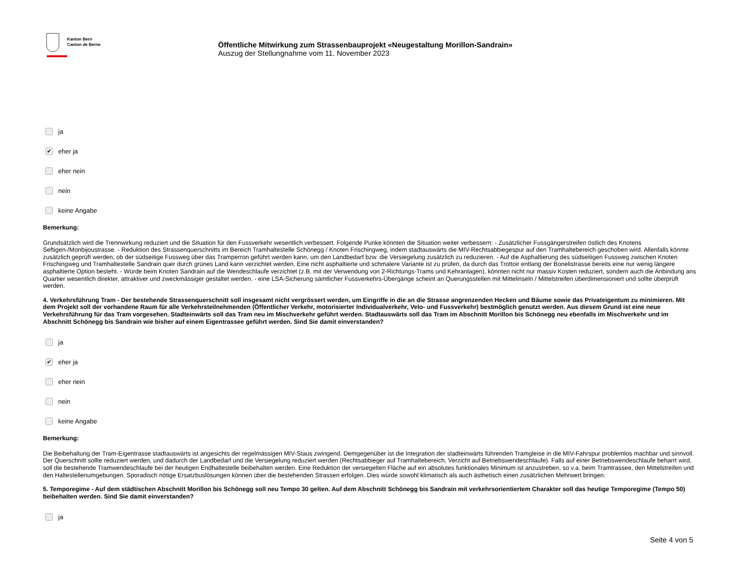Kanton Bern
Canton de Berne
Öffentliche Mitwirkung zum Strassenbauprojekt «Neugestaltung Morillon-Sandrain»
Auszug der Stellungnahme vom 11. November 2023
ja
✔ eher ja
eher nein
nein
keine Angabe
Bemerkung:
Grundsätzlich wird die Trennwirkung reduziert und die Situation für den Fussverkehr wesentlich verbessert. Folgende Punke könnten die Situation weiter verbessern: - Zusätzlicher Fussgängerstreifen östlich des Knotens Seftigen-/Monbijoustrasse. - Reduktion des Strassenquerschnitts im Bereich Tramhaltestelle Schönegg / Knoten Frischingweg, indem stadtauswärts die MIV-Rechtsabbiegespur auf den Tramhaltebereich geschoben wird. Allenfalls könnte zusätzlich geprüft werden, ob der südseitige Fussweg über das Tramperron geführt werden kann, um den Landbedarf bzw. die Versiegelung zusätzlich zu reduzieren. - Auf die Asphaltierung des südseitigen Fussweg zwischen Knoten Frischingweg und Tramhaltestelle Sandrain quer durch grünes Land kann verzichtet werden. Eine nicht asphaltierte und schmalere Variante ist zu prüfen, da durch das Trottoir entlang der Bonelistrasse bereits eine nur wenig längere asphaltierte Option besteht. - Würde beim Knoten Sandrain auf die Wendeschlaufe verzichtet (z.B. mit der Verwendung von 2-Richtungs-Trams und Kehranlagen), könnten nicht nur massiv Kosten reduziert, sondern auch die Anbindung ans Quartier wesentlich direkter, attraktiver und zweckmässiger gestaltet werden. - eine LSA-Sicherung sämtlicher Fussverkehrs-Übergänge scheint an Querungsstellen mit Mittelinseln / Mittelstreifen überdimensioniert und sollte überprüft werden.
4. Verkehrsführung Tram - Der bestehende Strassenquerschnitt soll insgesamt nicht vergrössert werden, um Eingriffe in die an die Strasse angrenzenden Hecken und Bäume sowie das Privateigentum zu minimieren. Mit dem Projekt soll der vorhandene Raum für alle Verkehrsteilnehmenden (Öffentlicher Verkehr, motorisierter Individualverkehr, Velo- und Fussverkehr) bestmöglich genutzt werden. Aus diesem Grund ist eine neue Verkehrsführung für das Tram vorgesehen. Stadteinwärts soll das Tram neu im Mischverkehr geführt werden. Stadtauswärts soll das Tram im Abschnitt Morillon bis Schönegg neu ebenfalls im Mischverkehr und im Abschnitt Schönegg bis Sandrain wie bisher auf einem Eigentrassee geführt werden. Sind Sie damit einverstanden?
ja
✔ eher ja
eher nein
nein
keine Angabe
Bemerkung:
Die Beibehaltung der Tram-Eigentrasse stadtauswärts ist angesichts der regelmässigen MIV-Staus zwingend. Demgegenüber ist die Integration der stadteinwärts führenden Tramgleise in die MIV-Fahrspur problemlos machbar und sinnvoll. Der Querschnitt sollte reduziert werden, und dadurch der Landbedarf und die Versiegelung reduziert werden (Rechtsabbieger auf Tramhaltebereich, Verzicht auf Betriebswendeschlaufe). Falls auf einer Betriebswendeschlaufe beharrt wird, soll die bestehende Tramwendeschlaufe bei der heutigen Endhaltestelle beibehalten werden. Eine Reduktion der versiegelten Fläche auf ein absolutes funktionales Minimum ist anzustreben, so v.a. beim Tramtrassee, den Mittelstreifen und den Haltestellenumgebungen. Sporadisch nötige Ersatzbuslösungen können über die bestehenden Strassen erfolgen. Dies würde sowohl klimatisch als auch ästhetisch einen zusätzlichen Mehrwert bringen.
5. Temporegime - Auf dem städtischen Abschnitt Morillon bis Schönegg soll neu Tempo 30 gelten. Auf dem Abschnitt Schönegg bis Sandrain mit verkehrsorientiertem Charakter soll das heutige Temporegime (Tempo 50) beibehalten werden. Sind Sie damit einverstanden?
ja
Seite 4 von 5